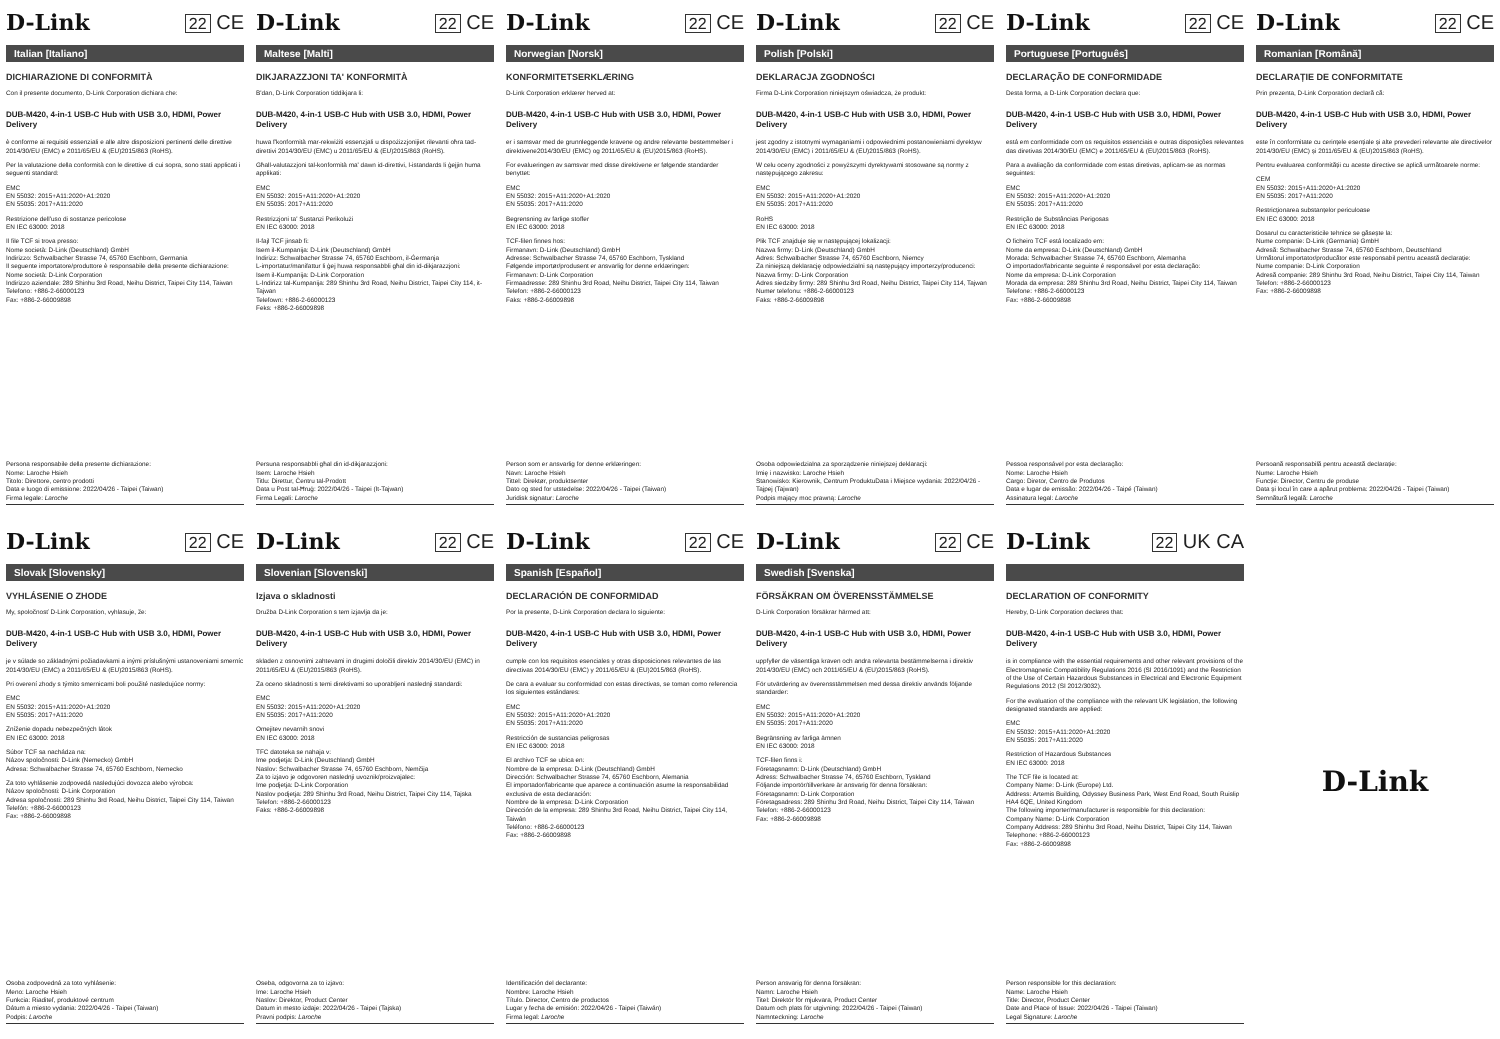D-Link 22 CE
Italian [Italiano]
DICHIARAZIONE DI CONFORMITÀ
Con il presente documento, D-Link Corporation dichiara che:
DUB-M420, 4-in-1 USB-C Hub with USB 3.0, HDMI, Power Delivery
è conforme ai requisiti essenziali e alle altre disposizioni pertinenti delle direttive 2014/30/EU (EMC) e 2011/65/EU & (EU)2015/863 (RoHS).
Per la valutazione della conformità con le direttive di cui sopra, sono stati applicati i seguenti standard:
EMC
EN 55032: 2015+A11:2020+A1:2020
EN 55035: 2017+A11:2020
Restrizione dell'uso di sostanze pericolose
EN IEC 63000: 2018
Il file TCF si trova presso:
Nome società: D-Link (Deutschland) GmbH
Indirizzo: Schwalbacher Strasse 74, 65760 Eschborn, Germania
Il seguente importatore/produttore è responsabile della presente dichiarazione:
Nome società: D-Link Corporation
Indirizzo aziendale: 289 Shinhu 3rd Road, Neihu District, Taipei City 114, Taiwan
Telefono: +886-2-66000123
Fax: +886-2-66009898
Persona responsabile della presente dichiarazione:
Nome: Laroche Hsieh
Titolo: Direttore, centro prodotti
Data e luogo di emissione: 2022/04/26 - Taipei (Taiwan)
Firma legale: Laroche
D-Link 22 CE
Maltese [Malti]
DIKJARAZZJONI TA' KONFORMITÀ
B'dan, D-Link Corporation tiddikjara li:
DUB-M420, 4-in-1 USB-C Hub with USB 3.0, HDMI, Power Delivery
huwa f'konformità mar-rekwiżiti essenzjali u dispożizzjonijiet rilevanti oħra tad-direttivi 2014/30/EU (EMC) u 2011/65/EU & (EU)2015/863 (RoHS).
Għall-valutazzjoni tal-konformità ma' dawn id-direttivi, l-istandards li ġejjin huma applikati:
EMC
EN 55032: 2015+A11:2020+A1:2020
EN 55035: 2017+A11:2020
Restrizzjoni ta' Sustanzi Perikolużi
EN IEC 63000: 2018
Il-fajl TCF jinsab fi:
Isem il-Kumpanija: D-Link (Deutschland) GmbH
Indirizz: Schwalbacher Strasse 74, 65760 Eschborn, il-Ġermanja
L-importatur/manifattur li ġej huwa responsabbli għal din id-dikjarazzjoni:
Isem il-Kumpanija: D-Link Corporation
L-Indirizz tal-Kumpanija: 289 Shinhu 3rd Road, Neihu District, Taipei City 114, it-Tajwan
Telefown: +886-2-66000123
Feks: +886-2-66009898
Persuna responsabbli għal din id-dikjarazzjoni:
Isem: Laroche Hsieh
Titlu: Direttur, Ċentru tal-Prodott
Data u Post tal-Ħruġ: 2022/04/26 - Taipei (It-Tajwan)
Firma Legali: Laroche
D-Link 22 CE
Norwegian [Norsk]
KONFORMITETSERKLÆRING
D-Link Corporation erklærer herved at:
DUB-M420, 4-in-1 USB-C Hub with USB 3.0, HDMI, Power Delivery
er i samsvar med de grunnleggende kravene og andre relevante bestemmelser i direktivene2014/30/EU (EMC) og 2011/65/EU & (EU)2015/863 (RoHS).
For evalueringen av samsvar med disse direktivene er følgende standarder benyttet:
EMC
EN 55032: 2015+A11:2020+A1:2020
EN 55035: 2017+A11:2020
Begrensning av farlige stoffer
EN IEC 63000: 2018
TCF-filen finnes hos:
Firmanavn: D-Link (Deutschland) GmbH
Adresse: Schwalbacher Strasse 74, 65760 Eschborn, Tyskland
Følgende importør/produsent er ansvarlig for denne erklæringen:
Firmanavn: D-Link Corporation
Firmaadresse: 289 Shinhu 3rd Road, Neihu District, Taipei City 114, Taiwan
Telefon: +886-2-66000123
Faks: +886-2-66009898
Person som er ansvarlig for denne erklæringen:
Navn: Laroche Hsieh
Tittel: Direktør, produktsenter
Dato og sted for utstedelse: 2022/04/26 - Taipei (Taiwan)
Juridisk signatur: Laroche
D-Link 22 CE
Polish [Polski]
DEKLARACJA ZGODNOŚCI
Firma D-Link Corporation niniejszym oświadcza, że produkt:
DUB-M420, 4-in-1 USB-C Hub with USB 3.0, HDMI, Power Delivery
jest zgodny z istotnymi wymaganiami i odpowiednimi postanowieniami dyrektyw 2014/30/EU (EMC) i 2011/65/EU & (EU)2015/863 (RoHS).
W celu oceny zgodności z powyższymi dyrektywami stosowane są normy z następującego zakresu:
EMC
EN 55032: 2015+A11:2020+A1:2020
EN 55035: 2017+A11:2020
RoHS
EN IEC 63000: 2018
Plik TCF znajduje się w następującej lokalizacji:
Nazwa firmy: D-Link (Deutschland) GmbH
Adres: Schwalbacher Strasse 74, 65760 Eschborn, Niemcy
Za niniejszą deklarację odpowiedzialni są następujący importerzy/producenci:
Nazwa firmy: D-Link Corporation
Adres siedziby firmy: 289 Shinhu 3rd Road, Neihu District, Taipei City 114, Tajwan
Numer telefonu: +886-2-66000123
Faks: +886-2-66009898
Osoba odpowiedzialna za sporządzenie niniejszej deklaracji:
Imię i nazwisko: Laroche Hsieh
Stanowisko: Kierownik, Centrum ProduktuData i Miejsce wydania: 2022/04/26 - Tajpej (Tajwan)
Podpis mający moc prawną: Laroche
D-Link 22 CE
Portuguese [Português]
DECLARAÇÃO DE CONFORMIDADE
Desta forma, a D-Link Corporation declara que:
DUB-M420, 4-in-1 USB-C Hub with USB 3.0, HDMI, Power Delivery
está em conformidade com os requisitos essenciais e outras disposições relevantes das diretivas 2014/30/EU (EMC) e 2011/65/EU & (EU)2015/863 (RoHS).
Para a avaliação da conformidade com estas diretivas, aplicam-se as normas seguintes:
EMC
EN 55032: 2015+A11:2020+A1:2020
EN 55035: 2017+A11:2020
Restrição de Substâncias Perigosas
EN IEC 63000: 2018
O ficheiro TCF está localizado em:
Nome da empresa: D-Link (Deutschland) GmbH
Morada: Schwalbacher Strasse 74, 65760 Eschborn, Alemanha
O importador/fabricante seguinte é responsável por esta declaração:
Nome da empresa: D-Link Corporation
Morada da empresa: 289 Shinhu 3rd Road, Neihu District, Taipei City 114, Taiwan
Telefone: +886-2-66000123
Fax: +886-2-66009898
Pessoa responsável por esta declaração:
Nome: Laroche Hsieh
Cargo: Diretor, Centro de Produtos
Data e lugar de emissão: 2022/04/26 - Taipé (Taiwan)
Assinatura legal: Laroche
D-Link 22 CE
Romanian [Română]
DECLARAȚIE DE CONFORMITATE
Prin prezenta, D-Link Corporation declară că:
DUB-M420, 4-in-1 USB-C Hub with USB 3.0, HDMI, Power Delivery
este în conformitate cu cerințele esențiale și alte prevederi relevante ale directivelor 2014/30/EU (EMC) și 2011/65/EU & (EU)2015/863 (RoHS).
Pentru evaluarea conformității cu aceste directive se aplică următoarele norme:
CEM
EN 55032: 2015+A11:2020+A1:2020
EN 55035: 2017+A11:2020
Restricționarea substanțelor periculoase
EN IEC 63000: 2018
Dosarul cu caracteristicile tehnice se găsește la:
Nume companie: D-Link (Germania) GmbH
Adresă: Schwalbacher Strasse 74, 65760 Eschborn, Deutschland
Următorul importator/producător este responsabil pentru această declarație:
Nume companie: D-Link Corporation
Adresă companie: 289 Shinhu 3rd Road, Neihu District, Taipei City 114, Taiwan
Telefon: +886-2-66000123
Fax: +886-2-66009898
Persoană responsabilă pentru această declarație:
Nume: Laroche Hsieh
Funcție: Director, Centru de produse
Data și locul în care a apărut problema: 2022/04/26 - Taipei (Taiwan)
Semnătură legală: Laroche
D-Link 22 CE
Slovak [Slovensky]
VYHLÁSENIE O ZHODE
My, spoločnosť D-Link Corporation, vyhlasuje, že:
DUB-M420, 4-in-1 USB-C Hub with USB 3.0, HDMI, Power Delivery
je v súlade so základnými požiadavkami a inými príslušnými ustanoveniami smerníc 2014/30/EU (EMC) a 2011/65/EU & (EU)2015/863 (RoHS).
Pri overení zhody s týmito smernicami boli použité nasledujúce normy:
EMC
EN 55032: 2015+A11:2020+A1:2020
EN 55035: 2017+A11:2020
Zníženie dopadu nebezpečných látok
EN IEC 63000: 2018
Súbor TCF sa nachádza na:
Názov spoločnosti: D-Link (Nemecko) GmbH
Adresa: Schwalbacher Strasse 74, 65760 Eschborn, Nemecko
Za toto vyhlásenie zodpovedá nasledujúci dovozca alebo výrobca:
Názov spoločnosti: D-Link Corporation
Adresa spoločnosti: 289 Shinhu 3rd Road, Neihu District, Taipei City 114, Taiwan
Telefón: +886-2-66000123
Fax: +886-2-66009898
Osoba zodpovedná za toto vyhlásenie:
Meno: Laroche Hsieh
Funkcia: Riaditeľ, produktové centrum
Dátum a miesto vydania: 2022/04/26 - Taipei (Taiwan)
Podpis: Laroche
D-Link 22 CE
Slovenian [Slovenski]
Izjava o skladnosti
Družba D-Link Corporation s tem izjavlja da je:
DUB-M420, 4-in-1 USB-C Hub with USB 3.0, HDMI, Power Delivery
skladen z osnovnimi zahtevami in drugimi določili direktiv 2014/30/EU (EMC) in 2011/65/EU & (EU)2015/863 (RoHS).
Za oceno skladnosti s temi direktivami so uporabljeni naslednji standardi:
EMC
EN 55032: 2015+A11:2020+A1:2020
EN 55035: 2017+A11:2020
Omejitev nevarnih snovi
EN IEC 63000: 2018
TFC datoteka se nahaja v:
Ime podjetja: D-Link (Deutschland) GmbH
Naslov: Schwalbacher Strasse 74, 65760 Eschborn, Nemčija
Za to izjavo je odgovoren naslednji uvoznik/proizvajalec:
Ime podjetja: D-Link Corporation
Naslov podjetja: 289 Shinhu 3rd Road, Neihu District, Taipei City 114, Tajska
Telefon: +886-2-66000123
Faks: +886-2-66009898
Oseba, odgovorna za to izjavo:
Ime: Laroche Hsieh
Naslov: Direktor, Product Center
Datum in mesto izdaje: 2022/04/26 - Taipei (Tajska)
Pravni podpis: Laroche
D-Link 22 CE
Spanish [Español]
DECLARACIÓN DE CONFORMIDAD
Por la presente, D-Link Corporation declara lo siguiente:
DUB-M420, 4-in-1 USB-C Hub with USB 3.0, HDMI, Power Delivery
cumple con los requisitos esenciales y otras disposiciones relevantes de las directivas 2014/30/EU (EMC) y 2011/65/EU & (EU)2015/863 (RoHS).
De cara a evaluar su conformidad con estas directivas, se toman como referencia los siguientes estándares:
EMC
EN 55032: 2015+A11:2020+A1:2020
EN 55035: 2017+A11:2020
Restricción de sustancias peligrosas
EN IEC 63000: 2018
El archivo TCF se ubica en:
Nombre de la empresa: D-Link (Deutschland) GmbH
Dirección: Schwalbacher Strasse 74, 65760 Eschborn, Alemania
El importador/fabricante que aparece a continuación asume la responsabilidad exclusiva de esta declaración:
Nombre de la empresa: D-Link Corporation
Dirección de la empresa: 289 Shinhu 3rd Road, Neihu District, Taipei City 114, Taiwán
Teléfono: +886-2-66000123
Fax: +886-2-66009898
Identificación del declarante:
Nombre: Laroche Hsieh
Título. Director, Centro de productos
Lugar y fecha de emisión: 2022/04/26 - Taipei (Taiwán)
Firma legal: Laroche
D-Link 22 CE
Swedish [Svenska]
FÖRSÄKRAN OM ÖVERENSSTÄMMELSE
D-Link Corporation försäkrar härmed att:
DUB-M420, 4-in-1 USB-C Hub with USB 3.0, HDMI, Power Delivery
uppfyller de väsentliga kraven och andra relevanta bestämmelserna i direktiv 2014/30/EU (EMC) och 2011/65/EU & (EU)2015/863 (RoHS).
För utvärdering av överensstämmelsen med dessa direktiv används följande standarder:
EMC
EN 55032: 2015+A11:2020+A1:2020
EN 55035: 2017+A11:2020
Begränsning av farliga ämnen
EN IEC 63000: 2018
TCF-filen finns i:
Företagsnamn: D-Link (Deutschland) GmbH
Adress: Schwalbacher Strasse 74, 65760 Eschborn, Tyskland
Följande importör/tillverkare är ansvarig för denna försäkran:
Företagsnamn: D-Link Corporation
Företagsadress: 289 Shinhu 3rd Road, Neihu District, Taipei City 114, Taiwan
Telefon: +886-2-66000123
Fax: +886-2-66009898
Person ansvarig för denna försäkran:
Namn: Laroche Hsieh
Titel: Direktör för mjukvara, Product Center
Datum och plats för utgivning: 2022/04/26 - Taipei (Taiwan)
Namnteckning: Laroche
D-Link 22 UK CA
DECLARATION OF CONFORMITY
Hereby, D-Link Corporation declares that:
DUB-M420, 4-in-1 USB-C Hub with USB 3.0, HDMI, Power Delivery
is in compliance with the essential requirements and other relevant provisions of the Electromagnetic Compatibility Regulations 2016 (SI 2016/1091) and the Restriction of the Use of Certain Hazardous Substances in Electrical and Electronic Equipment Regulations 2012 (SI 2012/3032).
For the evaluation of the compliance with the relevant UK legislation, the following designated standards are applied:
EMC
EN 55032: 2015+A11:2020+A1:2020
EN 55035: 2017+A11:2020
Restriction of Hazardous Substances
EN IEC 63000: 2018
The TCF file is located at:
Company Name: D-Link (Europe) Ltd.
Address: Artemis Building, Odyssey Business Park, West End Road, South Ruislip HA4 6QE, United Kingdom
The following importer/manufacturer is responsible for this declaration:
Company Name: D-Link Corporation
Company Address: 289 Shinhu 3rd Road, Neihu District, Taipei City 114, Taiwan
Telephone: +886-2-66000123
Fax: +886-2-66009898
Person responsible for this declaration:
Name: Laroche Hsieh
Title: Director, Product Center
Date and Place of Issue: 2022/04/26 - Taipei (Taiwan)
Legal Signature: Laroche
D-Link